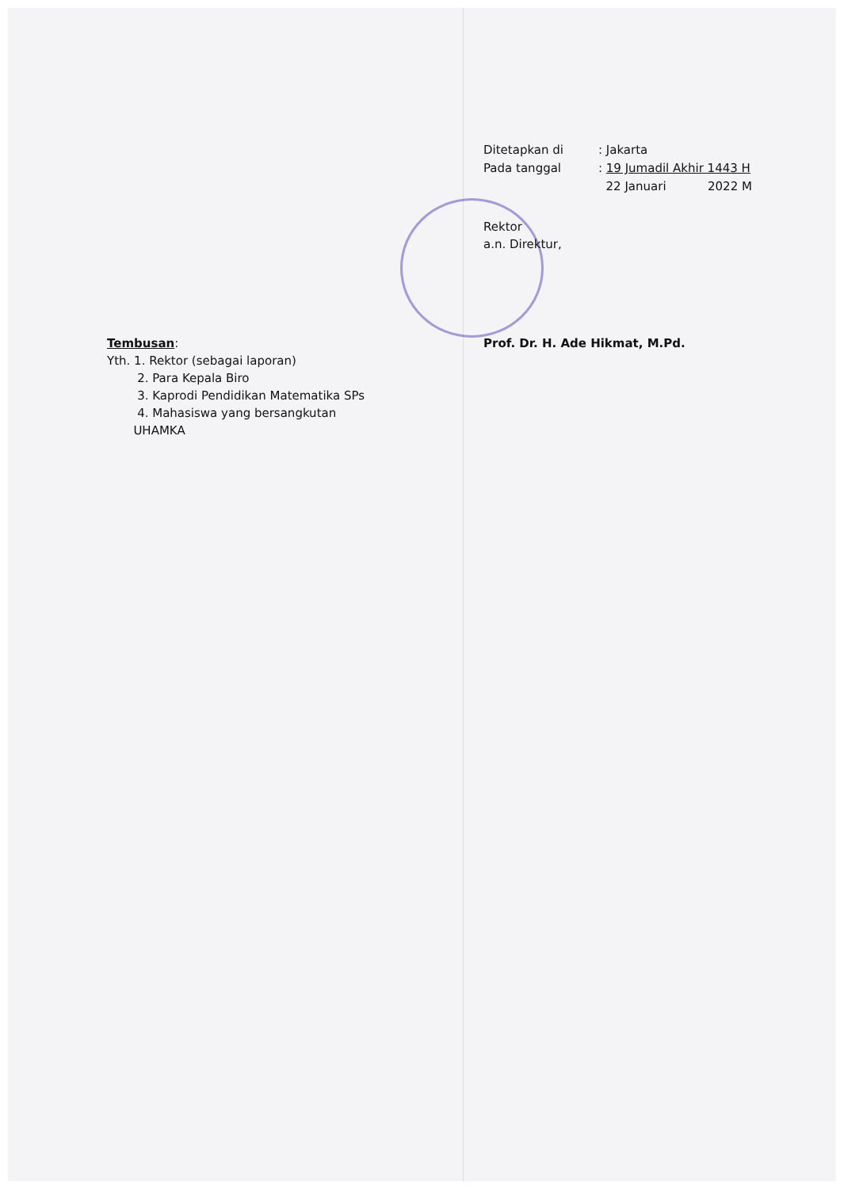Ditetapkan di : Jakarta
Pada tanggal : 19 Jumadil Akhir 1443 H
22 Januari 2022 M
Rektor
a.n. Direktur,
Prof. Dr. H. Ade Hikmat, M.Pd.
Tembusan:
Yth. 1. Rektor (sebagai laporan)
2. Para Kepala Biro
3. Kaprodi Pendidikan Matematika SPs
4. Mahasiswa yang bersangkutan
UHAMKA